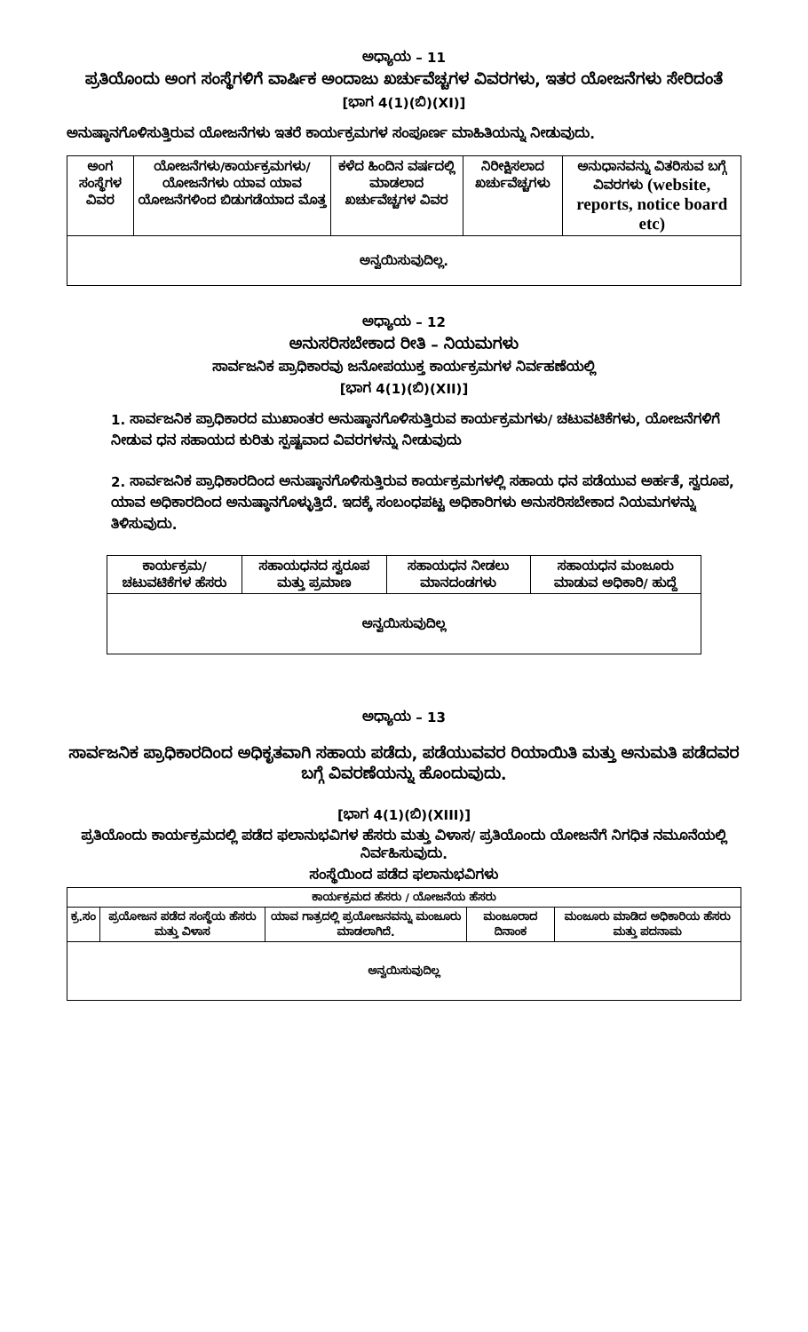ಅಧ್ಯಾಯ – 11
ಪ್ರತಿಯೊಂದು ಅಂಗ ಸಂಸ್ಥೆಗಳಿಗೆ ವಾರ್ಷಿಕ ಅಂದಾಜು ಖರ್ಚುವೆಚ್ಚಗಳ ವಿವರಗಳು, ಇತರ ಯೋಜನೆಗಳು ಸೇರಿದಂತೆ
[ಭಾಗ 4(1)(ಬಿ)(XI)]
ಅನುಷ್ಠಾನಗೊಳಿಸುತ್ತಿರುವ ಯೋಜನೆಗಳು ಇತರೆ ಕಾರ್ಯಕ್ರಮಗಳ ಸಂಪೂರ್ಣ ಮಾಹಿತಿಯನ್ನು ನೀಡುವುದು.
| ಅಂಗ ಸಂಸ್ಥೆಗಳ ವಿವರ | ಯೋಜನೆಗಳು/ಕಾರ್ಯಕ್ರಮಗಳು/ ಯೋಜನೆಗಳು ಯಾವ ಯಾವ ಯೋಜನೆಗಳಿಂದ ಬಿಡುಗಡೆಯಾದ ಮೊತ್ತ | ಕಳೆದ ಹಿಂದಿನ ವರ್ಷದಲ್ಲಿ ಮಾಡಲಾದ ಖರ್ಚುವೆಚ್ಚಗಳ ವಿವರ | ನಿರೀಕ್ಷಿಸಲಾದ ಖರ್ಚುವೆಚ್ಚಗಳು | ಅನುಧಾನವನ್ನು ವಿತರಿಸುವ ಬಗ್ಗೆ ವಿವರಗಳು (website, reports, notice board etc) |
| --- | --- | --- | --- | --- |
| ಅನ್ವಯಿಸುವುದಿಲ್ಲ. | | | | |
ಅಧ್ಯಾಯ – 12
ಅನುಸರಿಸಬೇಕಾದ ರೀತಿ – ನಿಯಮಗಳು
ಸಾರ್ವಜನಿಕ ಪ್ರಾಧಿಕಾರವು ಜನೋಪಯುಕ್ತ ಕಾರ್ಯಕ್ರಮಗಳ ನಿರ್ವಹಣೆಯಲ್ಲಿ
[ಭಾಗ 4(1)(ಬಿ)(XII)]
1. ಸಾರ್ವಜನಿಕ ಪ್ರಾಧಿಕಾರದ ಮುಖಾಂತರ ಅನುಷ್ಠಾನಗೊಳಿಸುತ್ತಿರುವ ಕಾರ್ಯಕ್ರಮಗಳು/ ಚಟುವಟಿಕೆಗಳು, ಯೋಜನೆಗಳಿಗೆ ನೀಡುವ ಧನ ಸಹಾಯದ ಕುರಿತು ಸ್ಪಷ್ಟವಾದ ವಿವರಗಳನ್ನು ನೀಡುವುದು
2. ಸಾರ್ವಜನಿಕ ಪ್ರಾಧಿಕಾರದಿಂದ ಅನುಷ್ಠಾನಗೊಳಿಸುತ್ತಿರುವ ಕಾರ್ಯಕ್ರಮಗಳಲ್ಲಿ ಸಹಾಯ ಧನ ಪಡೆಯುವ ಅರ್ಹತೆ, ಸ್ವರೂಪ, ಯಾವ ಅಧಿಕಾರದಿಂದ ಅನುಷ್ಠಾನಗೊಳ್ಳುತ್ತಿದೆ. ಇದಕ್ಕೆ ಸಂಬಂಧಪಟ್ಟ ಅಧಿಕಾರಿಗಳು ಅನುಸರಿಸಬೇಕಾದ ನಿಯಮಗಳನ್ನು ತಿಳಿಸುವುದು.
| ಕಾರ್ಯಕ್ರಮ/ ಚಟುವಟಿಕೆಗಳ ಹೆಸರು | ಸಹಾಯಧನದ ಸ್ವರೂಪ ಮತ್ತು ಪ್ರಮಾಣ | ಸಹಾಯಧನ ನೀಡಲು ಮಾನದಂಡಗಳು | ಸಹಾಯಧನ ಮಂಜೂರು ಮಾಡುವ ಅಧಿಕಾರಿ/ ಹುದ್ದೆ |
| --- | --- | --- | --- |
| ಅನ್ವಯಿಸುವುದಿಲ್ಲ | | | |
ಅಧ್ಯಾಯ – 13
ಸಾರ್ವಜನಿಕ ಪ್ರಾಧಿಕಾರದಿಂದ ಅಧಿಕೃತವಾಗಿ ಸಹಾಯ ಪಡೆದು, ಪಡೆಯುವವರ ರಿಯಾಯಿತಿ ಮತ್ತು ಅನುಮತಿ ಪಡೆದವರ ಬಗ್ಗೆ ವಿವರಣೆಯನ್ನು ಹೊಂದುವುದು.
[ಭಾಗ 4(1)(ಬಿ)(XIII)]
ಪ್ರತಿಯೊಂದು ಕಾರ್ಯಕ್ರಮದಲ್ಲಿ ಪಡೆದ ಫಲಾನುಭವಿಗಳ ಹೆಸರು ಮತ್ತು ವಿಳಾಸ/ ಪ್ರತಿಯೊಂದು ಯೋಜನೆಗೆ ನಿಗಧಿತ ನಮೂನೆಯಲ್ಲಿ ನಿರ್ವಹಿಸುವುದು.
ಸಂಸ್ಥೆಯಿಂದ ಪಡೆದ ಫಲಾನುಭವಿಗಳು
| ಕಾರ್ಯಕ್ರಮದ ಹೆಸರು / ಯೋಜನೆಯ ಹೆಸರು | | | | |
| --- | --- | --- | --- | --- |
| ಕ್ರ.ಸಂ | ಪ್ರಯೋಜನ ಪಡೆದ ಸಂಸ್ಥೆಯ ಹೆಸರು ಮತ್ತು ವಿಳಾಸ | ಯಾವ ಗಾತ್ರದಲ್ಲಿ ಪ್ರಯೋಜನವನ್ನು ಮಂಜೂರು ಮಾಡಲಾಗಿದೆ. | ಮಂಜೂರಾದ ದಿನಾಂಕ | ಮಂಜೂರು ಮಾಡಿದ ಅಧಿಕಾರಿಯ ಹೆಸರು ಮತ್ತು ಪದನಾಮ |
| ಅನ್ವಯಿಸುವುದಿಲ್ಲ | | | | |